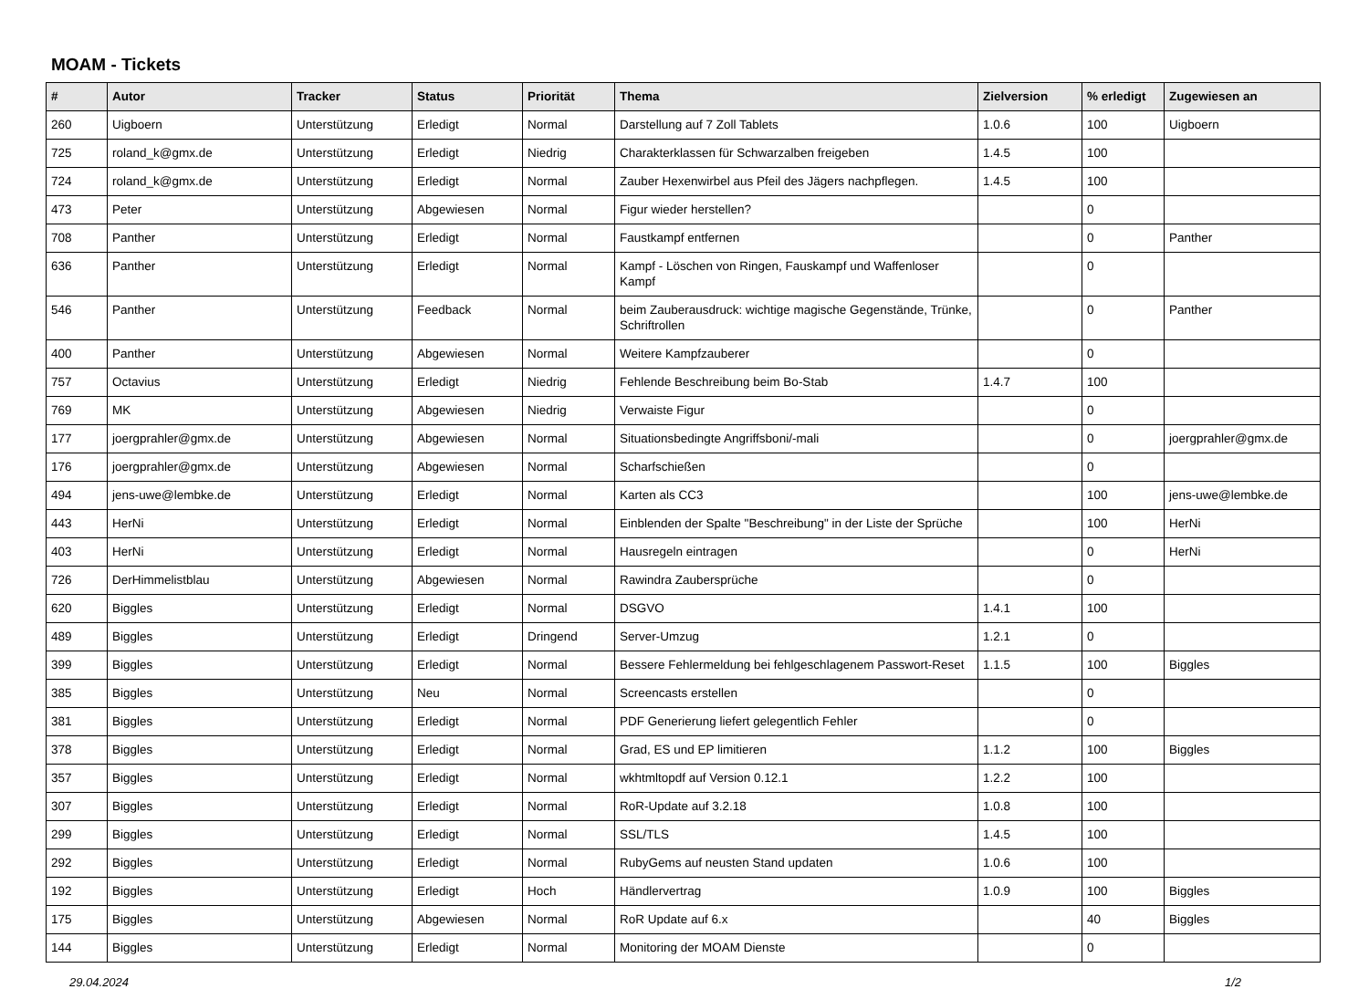MOAM - Tickets
| # | Autor | Tracker | Status | Priorität | Thema | Zielversion | % erledigt | Zugewiesen an |
| --- | --- | --- | --- | --- | --- | --- | --- | --- |
| 260 | Uigboern | Unterstützung | Erledigt | Normal | Darstellung auf 7 Zoll Tablets | 1.0.6 | 100 | Uigboern |
| 725 | roland_k@gmx.de | Unterstützung | Erledigt | Niedrig | Charakterklassen für Schwarzalben freigeben | 1.4.5 | 100 | |
| 724 | roland_k@gmx.de | Unterstützung | Erledigt | Normal | Zauber Hexenwirbel aus Pfeil des Jägers nachpflegen. | 1.4.5 | 100 | |
| 473 | Peter | Unterstützung | Abgewiesen | Normal | Figur wieder herstellen? | | 0 | |
| 708 | Panther | Unterstützung | Erledigt | Normal | Faustkampf entfernen | | 0 | Panther |
| 636 | Panther | Unterstützung | Erledigt | Normal | Kampf - Löschen von Ringen, Fauskampf und Waffenloser Kampf | | 0 | |
| 546 | Panther | Unterstützung | Feedback | Normal | beim Zauberausdruck: wichtige magische Gegenstände, Trünke, Schriftrollen | | 0 | Panther |
| 400 | Panther | Unterstützung | Abgewiesen | Normal | Weitere Kampfzauberer | | 0 | |
| 757 | Octavius | Unterstützung | Erledigt | Niedrig | Fehlende Beschreibung beim Bo-Stab | 1.4.7 | 100 | |
| 769 | MK | Unterstützung | Abgewiesen | Niedrig | Verwaiste Figur | | 0 | |
| 177 | joergprahler@gmx.de | Unterstützung | Abgewiesen | Normal | Situationsbedingte Angriffsboni/-mali | | 0 | joergprahler@gmx.de |
| 176 | joergprahler@gmx.de | Unterstützung | Abgewiesen | Normal | Scharfschießen | | 0 | |
| 494 | jens-uwe@lembke.de | Unterstützung | Erledigt | Normal | Karten als CC3 | | 100 | jens-uwe@lembke.de |
| 443 | HerNi | Unterstützung | Erledigt | Normal | Einblenden der Spalte "Beschreibung" in der Liste der Sprüche | | 100 | HerNi |
| 403 | HerNi | Unterstützung | Erledigt | Normal | Hausregeln eintragen | | 0 | HerNi |
| 726 | DerHimmelistblau | Unterstützung | Abgewiesen | Normal | Rawindra Zaubersprüche | | 0 | |
| 620 | Biggles | Unterstützung | Erledigt | Normal | DSGVO | 1.4.1 | 100 | |
| 489 | Biggles | Unterstützung | Erledigt | Dringend | Server-Umzug | 1.2.1 | 0 | |
| 399 | Biggles | Unterstützung | Erledigt | Normal | Bessere Fehlermeldung bei fehlgeschlagenem Passwort-Reset | 1.1.5 | 100 | Biggles |
| 385 | Biggles | Unterstützung | Neu | Normal | Screencasts erstellen | | 0 | |
| 381 | Biggles | Unterstützung | Erledigt | Normal | PDF Generierung liefert gelegentlich Fehler | | 0 | |
| 378 | Biggles | Unterstützung | Erledigt | Normal | Grad, ES und EP limitieren | 1.1.2 | 100 | Biggles |
| 357 | Biggles | Unterstützung | Erledigt | Normal | wkhtmltopdf auf Version 0.12.1 | 1.2.2 | 100 | |
| 307 | Biggles | Unterstützung | Erledigt | Normal | RoR-Update auf 3.2.18 | 1.0.8 | 100 | |
| 299 | Biggles | Unterstützung | Erledigt | Normal | SSL/TLS | 1.4.5 | 100 | |
| 292 | Biggles | Unterstützung | Erledigt | Normal | RubyGems auf neusten Stand updaten | 1.0.6 | 100 | |
| 192 | Biggles | Unterstützung | Erledigt | Hoch | Händlervertrag | 1.0.9 | 100 | Biggles |
| 175 | Biggles | Unterstützung | Abgewiesen | Normal | RoR Update auf 6.x | | 40 | Biggles |
| 144 | Biggles | Unterstützung | Erledigt | Normal | Monitoring der MOAM Dienste | | 0 | |
29.04.2024 1/2